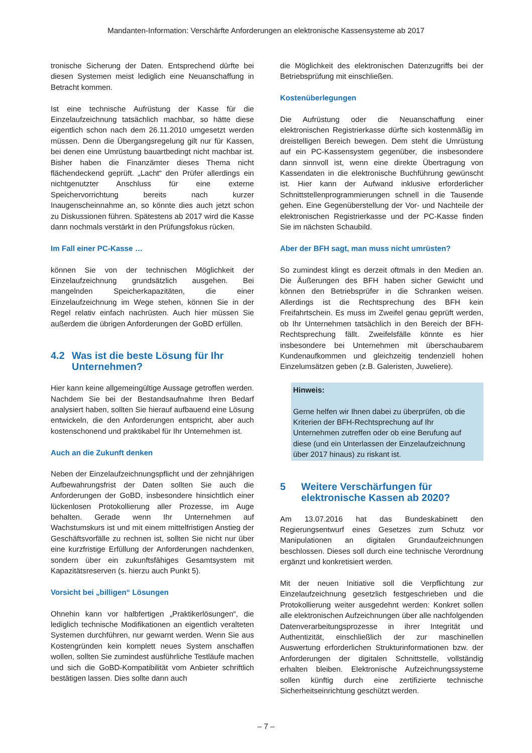Mandanten-Information: Verschärfte Anforderungen an elektronische Kassensysteme ab 2017
tronische Sicherung der Daten. Entsprechend dürfte bei diesen Systemen meist lediglich eine Neuanschaffung in Betracht kommen.
Ist eine technische Aufrüstung der Kasse für die Einzelaufzeichnung tatsächlich machbar, so hätte diese eigentlich schon nach dem 26.11.2010 umgesetzt werden müssen. Denn die Übergangsregelung gilt nur für Kassen, bei denen eine Umrüstung bauartbedingt nicht machbar ist. Bisher haben die Finanzämter dieses Thema nicht flächendeckend geprüft. „Lacht“ den Prüfer allerdings ein nichtgenutzter Anschluss für eine externe Speichervorrichtung bereits nach kurzer Inaugenscheinnahme an, so könnte dies auch jetzt schon zu Diskussionen führen. Spätestens ab 2017 wird die Kasse dann nochmals verstärkt in den Prüfungsfokus rücken.
Im Fall einer PC-Kasse …
können Sie von der technischen Möglichkeit der Einzelaufzeichnung grundsätzlich ausgehen. Bei mangelnden Speicherkapazitäten, die einer Einzelaufzeichnung im Wege stehen, können Sie in der Regel relativ einfach nachrüsten. Auch hier müssen Sie außerdem die übrigen Anforderungen der GoBD erfüllen.
4.2 Was ist die beste Lösung für Ihr Unternehmen?
Hier kann keine allgemeingültige Aussage getroffen werden. Nachdem Sie bei der Bestandsaufnahme Ihren Bedarf analysiert haben, sollten Sie hierauf aufbauend eine Lösung entwickeln, die den Anforderungen entspricht, aber auch kostenschonend und praktikabel für Ihr Unternehmen ist.
Auch an die Zukunft denken
Neben der Einzelaufzeichnungspflicht und der zehnjährigen Aufbewahrungsfrist der Daten sollten Sie auch die Anforderungen der GoBD, insbesondere hinsichtlich einer lückenlosen Protokollierung aller Prozesse, im Auge behalten. Gerade wenn Ihr Unternehmen auf Wachstumskurs ist und mit einem mittelfristigen Anstieg der Geschäftsvorfälle zu rechnen ist, sollten Sie nicht nur über eine kurzfristige Erfüllung der Anforderungen nachdenken, sondern über ein zukunftsfähiges Gesamtsystem mit Kapazitätsreserven (s. hierzu auch Punkt 5).
Vorsicht bei „billigen“ Lösungen
Ohnehin kann vor halbfertigen „Praktikerlösungen“, die lediglich technische Modifikationen an eigentlich veralteten Systemen durchführen, nur gewarnt werden. Wenn Sie aus Kostengründen kein komplett neues System anschaffen wollen, sollten Sie zumindest ausführliche Testläufe machen und sich die GoBD-Kompatibilität vom Anbieter schriftlich bestätigen lassen. Dies sollte dann auch
die Möglichkeit des elektronischen Datenzugriffs bei der Betriebsprüfung mit einschließen.
Kostenüberlegungen
Die Aufrüstung oder die Neuanschaffung einer elektronischen Registrierkasse dürfte sich kostenmäßig im dreistelligen Bereich bewegen. Dem steht die Umrüstung auf ein PC-Kassensystem gegenüber, die insbesondere dann sinnvoll ist, wenn eine direkte Übertragung von Kassendaten in die elektronische Buchführung gewünscht ist. Hier kann der Aufwand inklusive erforderlicher Schnittstellenprogrammierungen schnell in die Tausende gehen. Eine Gegenüberstellung der Vor- und Nachteile der elektronischen Registrierkasse und der PC-Kasse finden Sie im nächsten Schaubild.
Aber der BFH sagt, man muss nicht umrüsten?
So zumindest klingt es derzeit oftmals in den Medien an. Die Äußerungen des BFH haben sicher Gewicht und können den Betriebsprüfer in die Schranken weisen. Allerdings ist die Rechtsprechung des BFH kein Freifahrtschein. Es muss im Zweifel genau geprüft werden, ob Ihr Unternehmen tatsächlich in den Bereich der BFH-Rechtsprechung fällt. Zweifelsfälle könnte es hier insbesondere bei Unternehmen mit überschaubarem Kundenaufkommen und gleichzeitig tendenziell hohen Einzelumsätzen geben (z.B. Galeristen, Juweliere).
Hinweis:
Gerne helfen wir Ihnen dabei zu überprüfen, ob die Kriterien der BFH-Rechtsprechung auf Ihr Unternehmen zutreffen oder ob eine Berufung auf diese (und ein Unterlassen der Einzelaufzeichnung über 2017 hinaus) zu riskant ist.
5 Weitere Verschärfungen für elektronische Kassen ab 2020?
Am 13.07.2016 hat das Bundeskabinett den Regierungsentwurf eines Gesetzes zum Schutz vor Manipulationen an digitalen Grundaufzeichnungen beschlossen. Dieses soll durch eine technische Verordnung ergänzt und konkretisiert werden.
Mit der neuen Initiative soll die Verpflichtung zur Einzelaufzeichnung gesetzlich festgeschrieben und die Protokollierung weiter ausgedehnt werden: Konkret sollen alle elektronischen Aufzeichnungen über alle nachfolgenden Datenverarbeitungsprozesse in ihrer Integrität und Authentizität, einschließlich der zur maschinellen Auswertung erforderlichen Strukturinformationen bzw. der Anforderungen der digitalen Schnittstelle, vollständig erhalten bleiben. Elektronische Aufzeichnungssysteme sollen künftig durch eine zertifizierte technische Sicherheitseinrichtung geschützt werden.
– 7 –